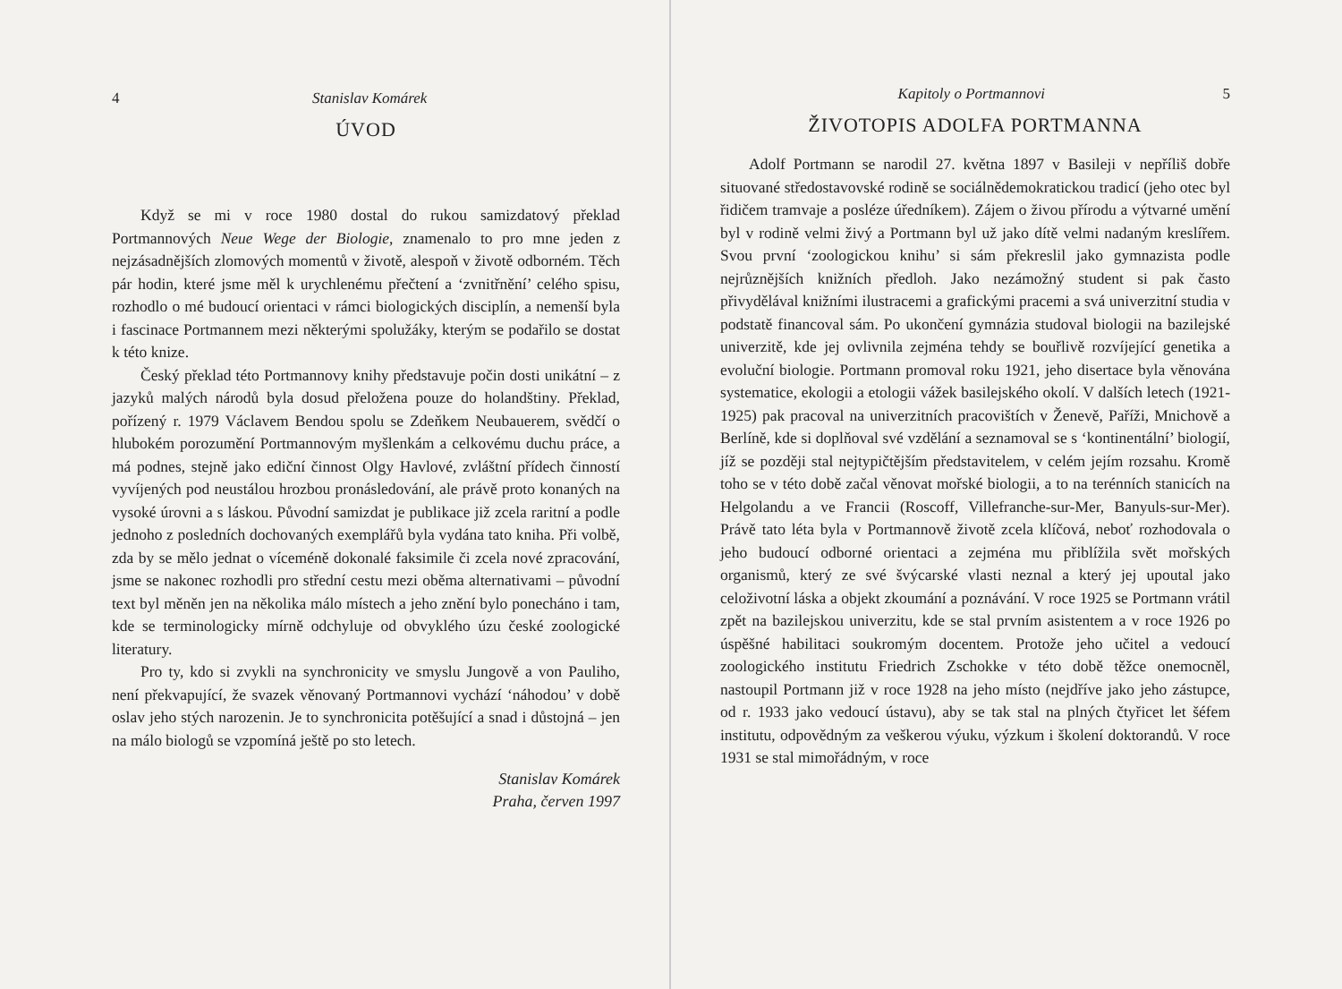4 Stanislav Komárek
ÚVOD
Když se mi v roce 1980 dostal do rukou samizdatový překlad Portmannových Neue Wege der Biologie, znamenalo to pro mne jeden z nejzásadnějších zlomových momentů v životě, alespoň v životě odborném. Těch pár hodin, které jsme měl k urychlenému přečtení a ‘zvnitřnění’ celého spisu, rozhodlo o mé budoucí orientaci v rámci biologických disciplín, a nemenší byla i fascinace Portmannem mezi některými spolužáky, kterým se podařilo se dostat k této knize.
Český překlad této Portmannovy knihy představuje počin dosti unikátní – z jazyků malých národů byla dosud přeložena pouze do holandštiny. Překlad, pořízený r. 1979 Václavem Bendou spolu se Zdeňkem Neubauerem, svědčí o hlubokém porozumění Portmannovým myšlenkám a celkovému duchu práce, a má podnes, stejně jako ediční činnost Olgy Havlové, zvláštní přídech činností vyvíjených pod neustálou hrozbou pronásledování, ale právě proto konaných na vysoké úrovni a s láskou. Původní samizdat je publikace již zcela raritní a podle jednoho z posledních dochovaných exemplářů byla vydána tato kniha. Při volbě, zda by se mělo jednat o víceméně dokonalé faksimile či zcela nové zpracování, jsme se nakonec rozhodli pro střední cestu mezi oběma alternativami – původní text byl měněn jen na několika málo místech a jeho znění bylo ponecháno i tam, kde se terminologicky mírně odchyluje od obvyklého úzu české zoologické literatury.
Pro ty, kdo si zvykli na synchronicity ve smyslu Jungově a von Pauliho, není překvapující, že svazek věnovaný Portmannovi vychází ‘náhodou’ v době oslav jeho stých narozenin. Je to synchronicita potěšující a snad i důstojná – jen na málo biologů se vzpomíná ještě po sto letech.
Stanislav Komárek
Praha, červen 1997
Kapitoly o Portmannovi 5
ŽIVOTOPIS ADOLFA PORTMANNA
Adolf Portmann se narodil 27. května 1897 v Basileji v nepříliš dobře situované středostavovské rodině se sociálnědemokratickou tradicí (jeho otec byl řidičem tramvaje a posléze úředníkem). Zájem o živou přírodu a výtvarné umění byl v rodině velmi živý a Portmann byl už jako dítě velmi nadaným kreslířem. Svou první ‘zoologickou knihu’ si sám překreslil jako gymnazista podle nejrůznějších knižních předloh. Jako nezámožný student si pak často přivydělával knižními ilustracemi a grafickými pracemi a svá univerzitní studia v podstatě financoval sám. Po ukončení gymnázia studoval biologii na bazilejské univerzitě, kde jej ovlivnila zejména tehdy se bouřlivě rozvíjející genetika a evoluční biologie. Portmann promoval roku 1921, jeho disertace byla věnována systematice, ekologii a etologii vážek basilejského okolí. V dalších letech (1921-1925) pak pracoval na univerzitních pracovištích v Ženevě, Paříži, Mnichově a Berlíně, kde si doplňoval své vzdělání a seznamoval se s ‘kontinentální’ biologií, jíž se později stal nejtypičtějším představitelem, v celém jejím rozsahu. Kromě toho se v této době začal věnovat mořské biologii, a to na terénních stanicích na Helgolandu a ve Francii (Roscoff, Villefranche-sur-Mer, Banyuls-sur-Mer). Právě tato léta byla v Portmannově životě zcela klíčová, neboť rozhodovala o jeho budoucí odborné orientaci a zejména mu přiblížila svět mořských organismů, který ze své švýcarské vlasti neznal a který jej upoutal jako celoživotní láska a objekt zkoumání a poznávání. V roce 1925 se Portmann vrátil zpět na bazilejskou univerzitu, kde se stal prvním asistentem a v roce 1926 po úspěšné habilitaci soukromým docentem. Protože jeho učitel a vedoucí zoologického institutu Friedrich Zschokke v této době těžce onemocněl, nastoupil Portmann již v roce 1928 na jeho místo (nejdříve jako jeho zástupce, od r. 1933 jako vedoucí ústavu), aby se tak stal na plných čtyřicet let šéfem institutu, odpovědným za veškerou výuku, výzkum i školení doktorandů. V roce 1931 se stal mimořádným, v roce